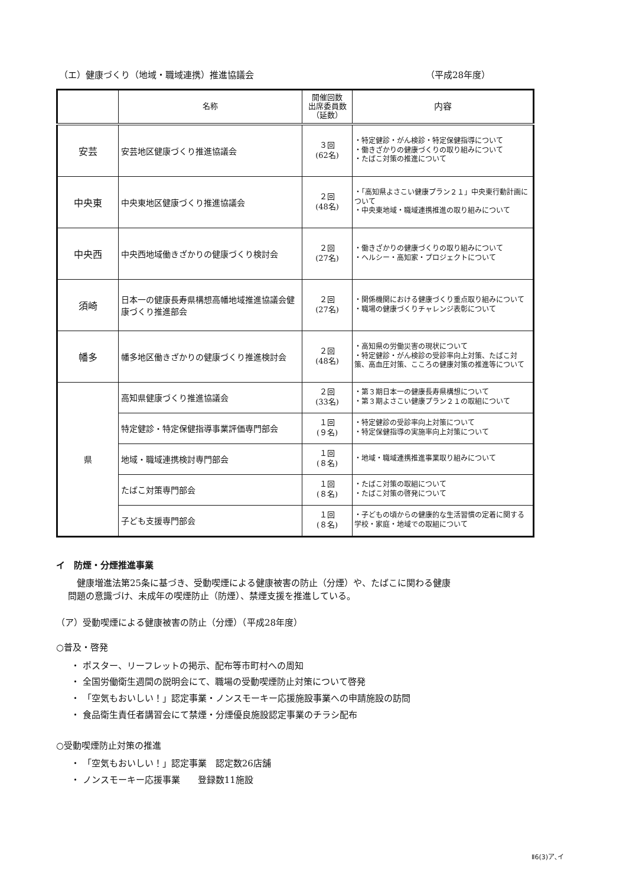（エ）健康づくり（地域・職域連携）推進協議会 （平成28年度）
| | 名称 | 開催回数 出席委員数 （延数） | 内容 |
| --- | --- | --- | --- |
| 安芸 | 安芸地区健康づくり推進協議会 | ３回 (62名) | ・特定健診・がん検診・特定保健指導について ・働きざかりの健康づくりの取り組みについて ・たばこ対策の推進について |
| 中央東 | 中央東地区健康づくり推進協議会 | ２回 (48名) | ・「高知県よさこい健康プラン２１」中央東行動計画について ・中央東地域・職域連携推進の取り組みについて |
| 中央西 | 中央西地域働きざかりの健康づくり検討会 | ２回 (27名) | ・働きざかりの健康づくりの取り組みについて ・ヘルシー・高知家・プロジェクトについて |
| 須崎 | 日本一の健康長寿県構想高幡地域推進協議会健康づくり推進部会 | ２回 (27名) | ・関係機関における健康づくり重点取り組みについて ・職場の健康づくりチャレンジ表彰について |
| 幡多 | 幡多地区働きざかりの健康づくり推進検討会 | ２回 (48名) | ・高知県の労働災害の現状について ・特定健診・がん検診の受診率向上対策、たばこ対策、高血圧対策、こころの健康対策の推進等について |
| 県 | 高知県健康づくり推進協議会 | ２回 (33名) | ・第３期日本一の健康長寿県構想について ・第３期よさこい健康プラン２１の取組について |
| | 特定健診・特定保健指導事業評価専門部会 | １回 (９名) | ・特定健診の受診率向上対策について ・特定保健指導の実施率向上対策について |
| | 地域・職域連携検討専門部会 | １回 (８名) | ・地域・職域連携推進事業取り組みについて |
| | たばこ対策専門部会 | １回 (８名) | ・たばこ対策の取組について ・たばこ対策の啓発について |
| | 子ども支援専門部会 | １回 (８名) | ・子どもの頃からの健康的な生活習慣の定着に関する学校・家庭・地域での取組について |
イ　防煙・分煙推進事業
　健康増進法第25条に基づき、受動喫煙による健康被害の防止（分煙）や、たばこに関わる健康
問題の意識づけ、未成年の喫煙防止（防煙）、禁煙支援を推進している。
（ア）受動喫煙による健康被害の防止（分煙）（平成28年度）
○普及・啓発
・ ポスター、リーフレットの掲示、配布等市町村への周知
・ 全国労働衛生週間の説明会にて、職場の受動喫煙防止対策について啓発
・ 「空気もおいしい！」認定事業・ノンスモーキー応援施設事業への申請施設の訪問
・ 食品衛生責任者講習会にて禁煙・分煙優良施設認定事業のチラシ配布
○受動喫煙防止対策の推進
・ 「空気もおいしい！」認定事業　認定数26店舗
・ ノンスモーキー応援事業　　登録数11施設
Ⅱ6(3)ア､イ